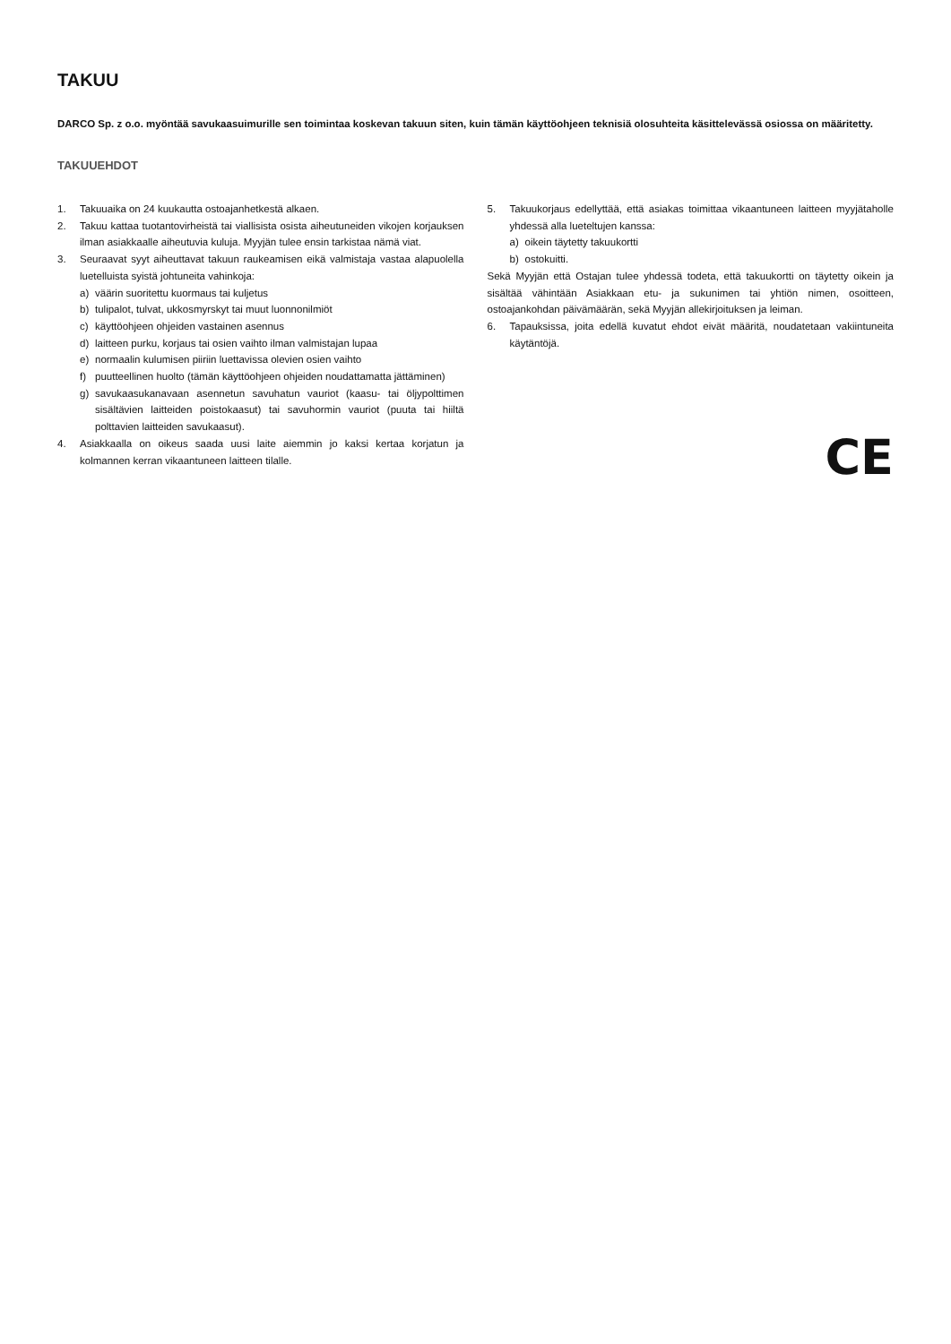TAKUU
DARCO Sp. z o.o. myöntää savukaasuimurille sen toimintaa koskevan takuun siten, kuin tämän käyttöohjeen teknisiä olosuhteita käsittelevässä osiossa on määritetty.
TAKUUEHDOT
1. Takuuaika on 24 kuukautta ostoajanhetkestä alkaen.
2. Takuu kattaa tuotantovirheistä tai viallisista osista aiheutuneiden vikojen korjauksen ilman asiakkaalle aiheutuvia kuluja. Myyjän tulee ensin tarkistaa nämä viat.
3. Seuraavat syyt aiheuttavat takuun raukeamisen eikä valmistaja vastaa alapuolella luetelluista syistä johtuneita vahinkoja:
a) väärin suoritettu kuormaus tai kuljetus
b) tulipalot, tulvat, ukkosmyrskyt tai muut luonnonilmiöt
c) käyttöohjeen ohjeiden vastainen asennus
d) laitteen purku, korjaus tai osien vaihto ilman valmistajan lupaa
e) normaalin kulumisen piiriin luettavissa olevien osien vaihto
f) puutteellinen huolto (tämän käyttöohjeen ohjeiden noudattamatta jättäminen)
g) savukaasukanavaan asennetun savuhatun vauriot (kaasu- tai öljypolttimen sisältävien laitteiden poistokaasut) tai savuhormin vauriot (puuta tai hiiltä polttavien laitteiden savukaasut).
4. Asiakkaalla on oikeus saada uusi laite aiemmin jo kaksi kertaa korjatun ja kolmannen kerran vikaantuneen laitteen tilalle.
5. Takuukorjaus edellyttää, että asiakas toimittaa vikaantuneen laitteen myyjätaholle yhdessä alla lueteltujen kanssa:
a) oikein täytetty takuukortti
b) ostokuitti.
Sekä Myyjän että Ostajan tulee yhdessä todeta, että takuukortti on täytetty oikein ja sisältää vähintään Asiakkaan etu- ja sukunimen tai yhtiön nimen, osoitteen, ostoajankohdan päivämäärän, sekä Myyjän allekirjoituksen ja leiman.
6. Tapauksissa, joita edellä kuvatut ehdot eivät määritä, noudatetaan vakiintuneita käytäntöjä.
CE